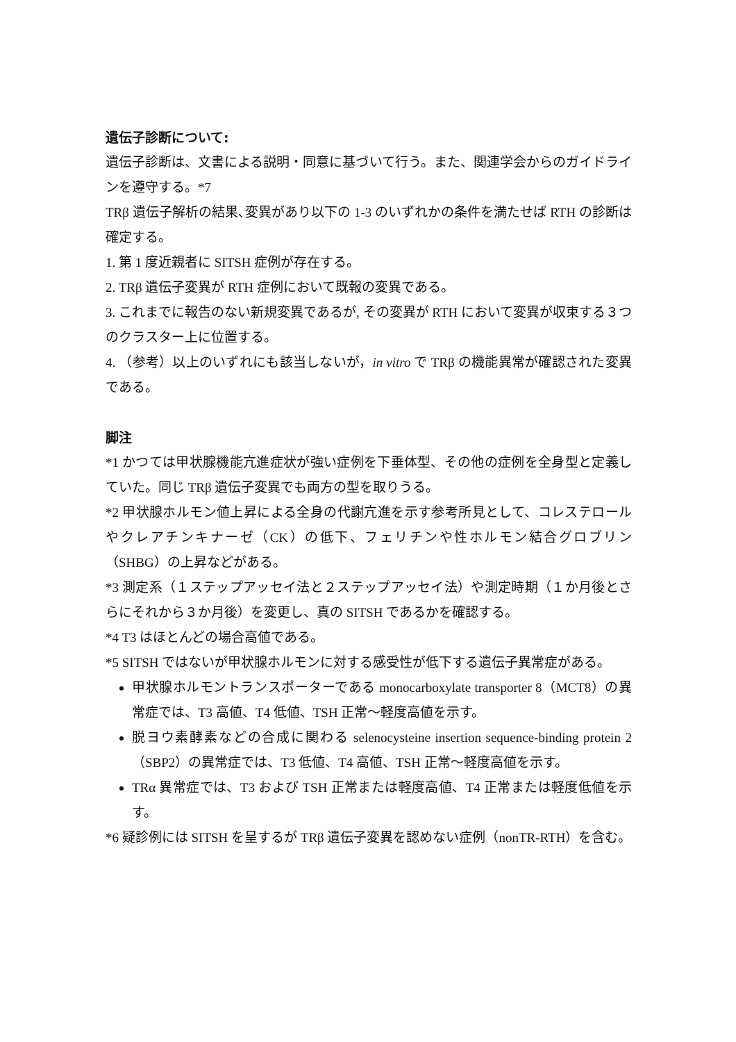遺伝子診断について:
遺伝子診断は、文書による説明・同意に基づいて行う。また、関連学会からのガイドラインを遵守する。*7
TRβ 遺伝子解析の結果､変異があり以下の 1-3 のいずれかの条件を満たせば RTH の診断は確定する。
1. 第 1 度近親者に SITSH 症例が存在する。
2. TRβ 遺伝子変異が RTH 症例において既報の変異である。
3. これまでに報告のない新規変異であるが, その変異が RTH において変異が収束する３つのクラスター上に位置する。
4. （参考）以上のいずれにも該当しないが，in vitro で TRβ の機能異常が確認された変異である。
脚注
*1 かつては甲状腺機能亢進症状が強い症例を下垂体型、その他の症例を全身型と定義していた。同じ TRβ 遺伝子変異でも両方の型を取りうる。
*2 甲状腺ホルモン値上昇による全身の代謝亢進を示す参考所見として、コレステロールやクレアチンキナーゼ（CK）の低下、フェリチンや性ホルモン結合グロブリン（SHBG）の上昇などがある。
*3 測定系（１ステップアッセイ法と２ステップアッセイ法）や測定時期（１か月後とさらにそれから３か月後）を変更し、真の SITSH であるかを確認する。
*4 T3 はほとんどの場合高値である。
*5 SITSH ではないが甲状腺ホルモンに対する感受性が低下する遺伝子異常症がある。
甲状腺ホルモントランスポーターである monocarboxylate transporter 8（MCT8）の異常症では、T3 高値、T4 低値、TSH 正常〜軽度高値を示す。
脱ヨウ素酵素などの合成に関わる selenocysteine insertion sequence-binding protein 2（SBP2）の異常症では、T3 低値、T4 高値、TSH 正常〜軽度高値を示す。
TRα 異常症では、T3 および TSH 正常または軽度高値、T4 正常または軽度低値を示す。
*6 疑診例には SITSH を呈するが TRβ 遺伝子変異を認めない症例（nonTR-RTH）を含む。